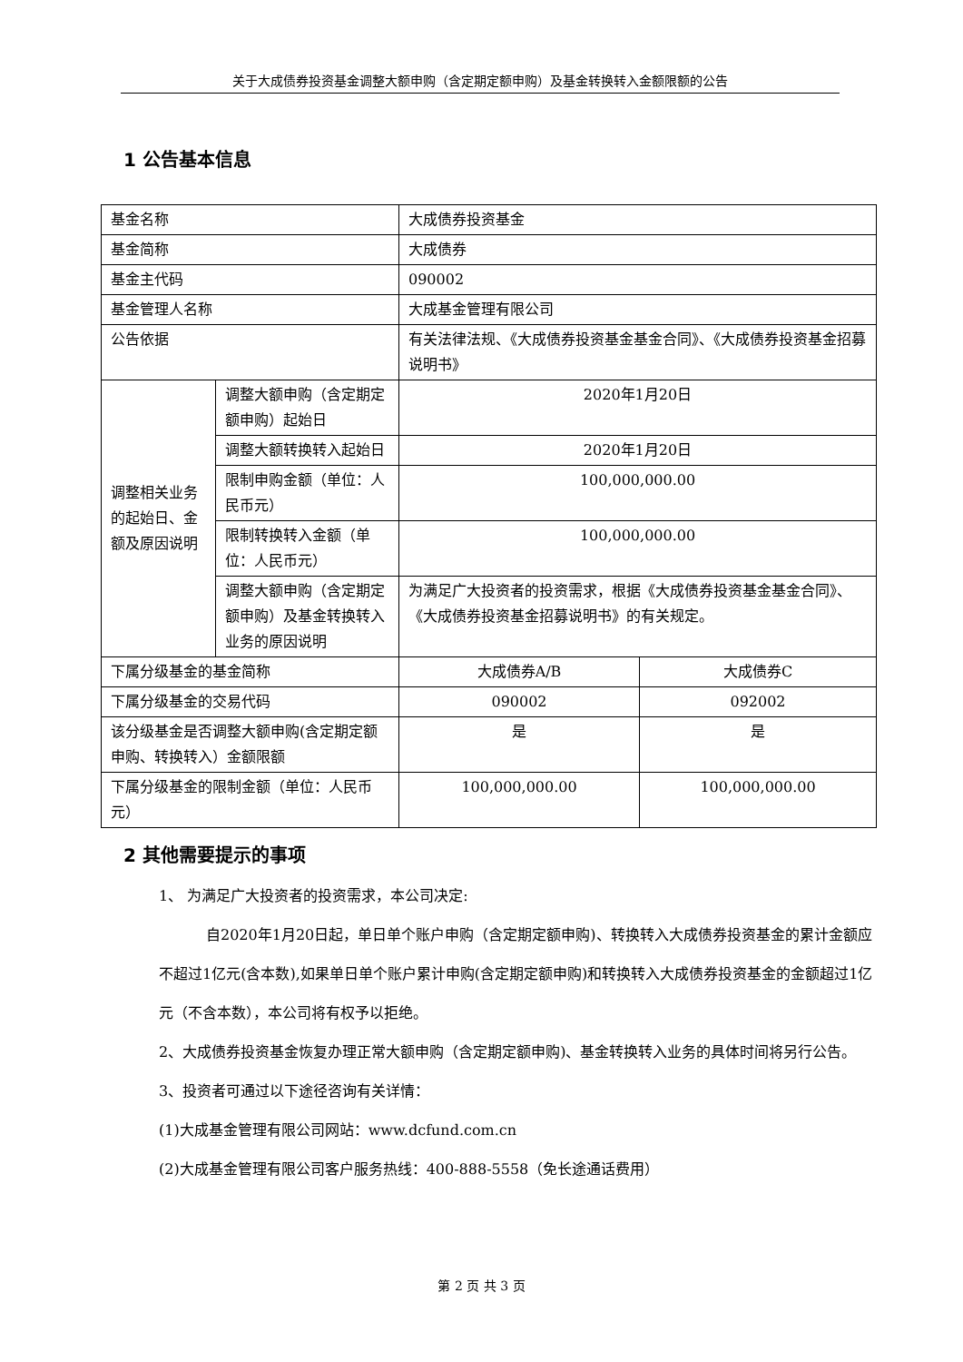关于大成债券投资基金调整大额申购（含定期定额申购）及基金转换转入金额限额的公告
1 公告基本信息
| 基金名称 | | 大成债券投资基金 | |
| 基金简称 | | 大成债券 | |
| 基金主代码 | | 090002 | |
| 基金管理人名称 | | 大成基金管理有限公司 | |
| 公告依据 | | 有关法律法规、《大成债券投资基金基金合同》、《大成债券投资基金招募说明书》 | |
| 调整相关业务的起始日、金额及原因说明 | 调整大额申购（含定期定额申购）起始日 | 2020年1月20日 | |
| | 调整大额转换转入起始日 | 2020年1月20日 | |
| | 限制申购金额（单位：人民币元） | 100,000,000.00 | |
| | 限制转换转入金额（单位：人民币元） | 100,000,000.00 | |
| | 调整大额申购（含定期定额申购）及基金转换转入业务的原因说明 | 为满足广大投资者的投资需求，根据《大成债券投资基金基金合同》、《大成债券投资基金招募说明书》的有关规定。 | |
| 下属分级基金的基金简称 | | 大成债券A/B | 大成债券C |
| 下属分级基金的交易代码 | | 090002 | 092002 |
| 该分级基金是否调整大额申购(含定期定额申购、转换转入）金额限额 | | 是 | 是 |
| 下属分级基金的限制金额（单位：人民币元） | | 100,000,000.00 | 100,000,000.00 |
2 其他需要提示的事项
1、 为满足广大投资者的投资需求，本公司决定:
自2020年1月20日起，单日单个账户申购（含定期定额申购)、转换转入大成债券投资基金的累计金额应不超过1亿元(含本数),如果单日单个账户累计申购(含定期定额申购)和转换转入大成债券投资基金的金额超过1亿元（不含本数），本公司将有权予以拒绝。
2、大成债券投资基金恢复办理正常大额申购（含定期定额申购)、基金转换转入业务的具体时间将另行公告。
3、投资者可通过以下途径咨询有关详情：
(1)大成基金管理有限公司网站：www.dcfund.com.cn
(2)大成基金管理有限公司客户服务热线：400-888-5558（免长途通话费用）
第 2 页 共 3 页